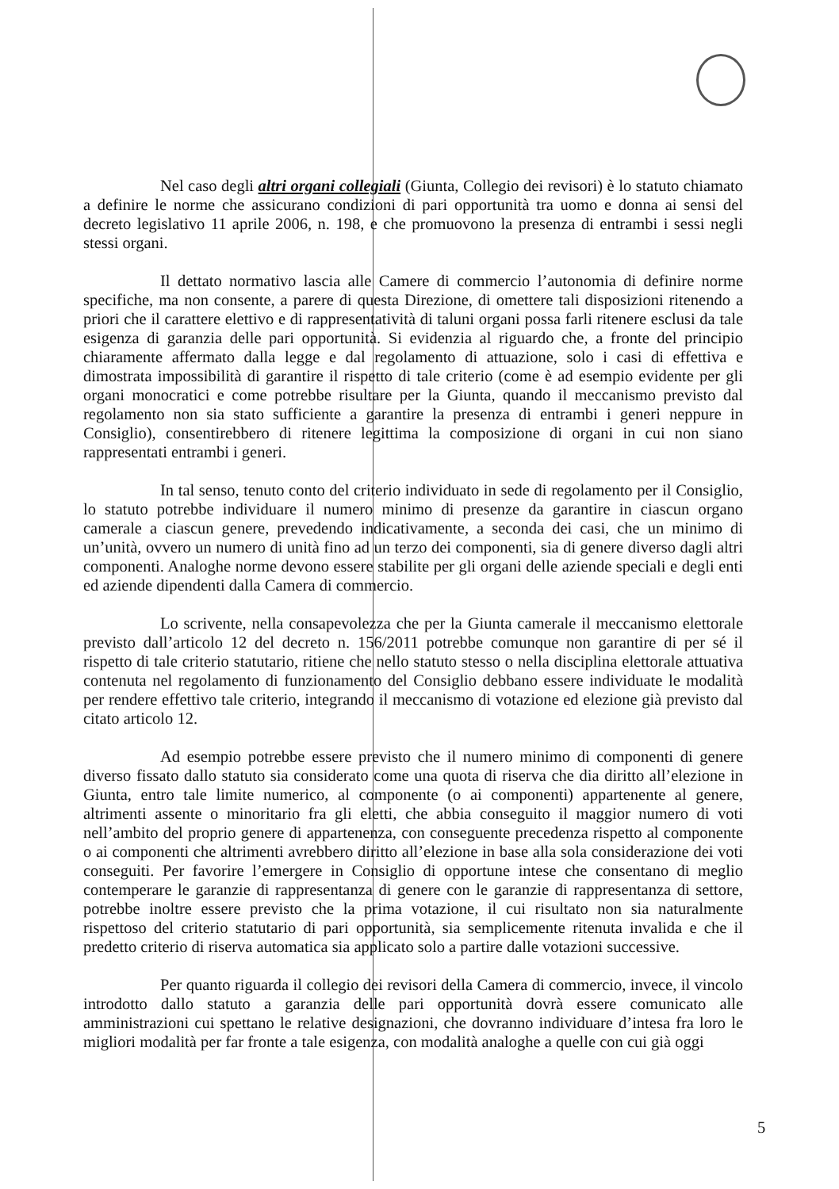Nel caso degli altri organi collegiali (Giunta, Collegio dei revisori) è lo statuto chiamato a definire le norme che assicurano condizioni di pari opportunità tra uomo e donna ai sensi del decreto legislativo 11 aprile 2006, n. 198, e che promuovono la presenza di entrambi i sessi negli stessi organi.
Il dettato normativo lascia alle Camere di commercio l’autonomia di definire norme specifiche, ma non consente, a parere di questa Direzione, di omettere tali disposizioni ritenendo a priori che il carattere elettivo e di rappresentatività di taluni organi possa farli ritenere esclusi da tale esigenza di garanzia delle pari opportunità. Si evidenzia al riguardo che, a fronte del principio chiaramente affermato dalla legge e dal regolamento di attuazione, solo i casi di effettiva e dimostrata impossibilità di garantire il rispetto di tale criterio (come è ad esempio evidente per gli organi monocratici e come potrebbe risultare per la Giunta, quando il meccanismo previsto dal regolamento non sia stato sufficiente a garantire la presenza di entrambi i generi neppure in Consiglio), consentirebbero di ritenere legittima la composizione di organi in cui non siano rappresentati entrambi i generi.
In tal senso, tenuto conto del criterio individuato in sede di regolamento per il Consiglio, lo statuto potrebbe individuare il numero minimo di presenze da garantire in ciascun organo camerale a ciascun genere, prevedendo indicativamente, a seconda dei casi, che un minimo di un’unità, ovvero un numero di unità fino ad un terzo dei componenti, sia di genere diverso dagli altri componenti. Analoghe norme devono essere stabilite per gli organi delle aziende speciali e degli enti ed aziende dipendenti dalla Camera di commercio.
Lo scrivente, nella consapevolezza che per la Giunta camerale il meccanismo elettorale previsto dall’articolo 12 del decreto n. 156/2011 potrebbe comunque non garantire di per sé il rispetto di tale criterio statutario, ritiene che nello statuto stesso o nella disciplina elettorale attuativa contenuta nel regolamento di funzionamento del Consiglio debbano essere individuate le modalità per rendere effettivo tale criterio, integrando il meccanismo di votazione ed elezione già previsto dal citato articolo 12.
Ad esempio potrebbe essere previsto che il numero minimo di componenti di genere diverso fissato dallo statuto sia considerato come una quota di riserva che dia diritto all’elezione in Giunta, entro tale limite numerico, al componente (o ai componenti) appartenente al genere, altrimenti assente o minoritario fra gli eletti, che abbia conseguito il maggior numero di voti nell’ambito del proprio genere di appartenenza, con conseguente precedenza rispetto al componente o ai componenti che altrimenti avrebbero diritto all’elezione in base alla sola considerazione dei voti conseguiti. Per favorire l’emergere in Consiglio di opportune intese che consentano di meglio contemperare le garanzie di rappresentanza di genere con le garanzie di rappresentanza di settore, potrebbe inoltre essere previsto che la prima votazione, il cui risultato non sia naturalmente rispettoso del criterio statutario di pari opportunità, sia semplicemente ritenuta invalida e che il predetto criterio di riserva automatica sia applicato solo a partire dalle votazioni successive.
Per quanto riguarda il collegio dei revisori della Camera di commercio, invece, il vincolo introdotto dallo statuto a garanzia delle pari opportunità dovrà essere comunicato alle amministrazioni cui spettano le relative designazioni, che dovranno individuare d’intesa fra loro le migliori modalità per far fronte a tale esigenza, con modalità analoghe a quelle con cui già oggi
5